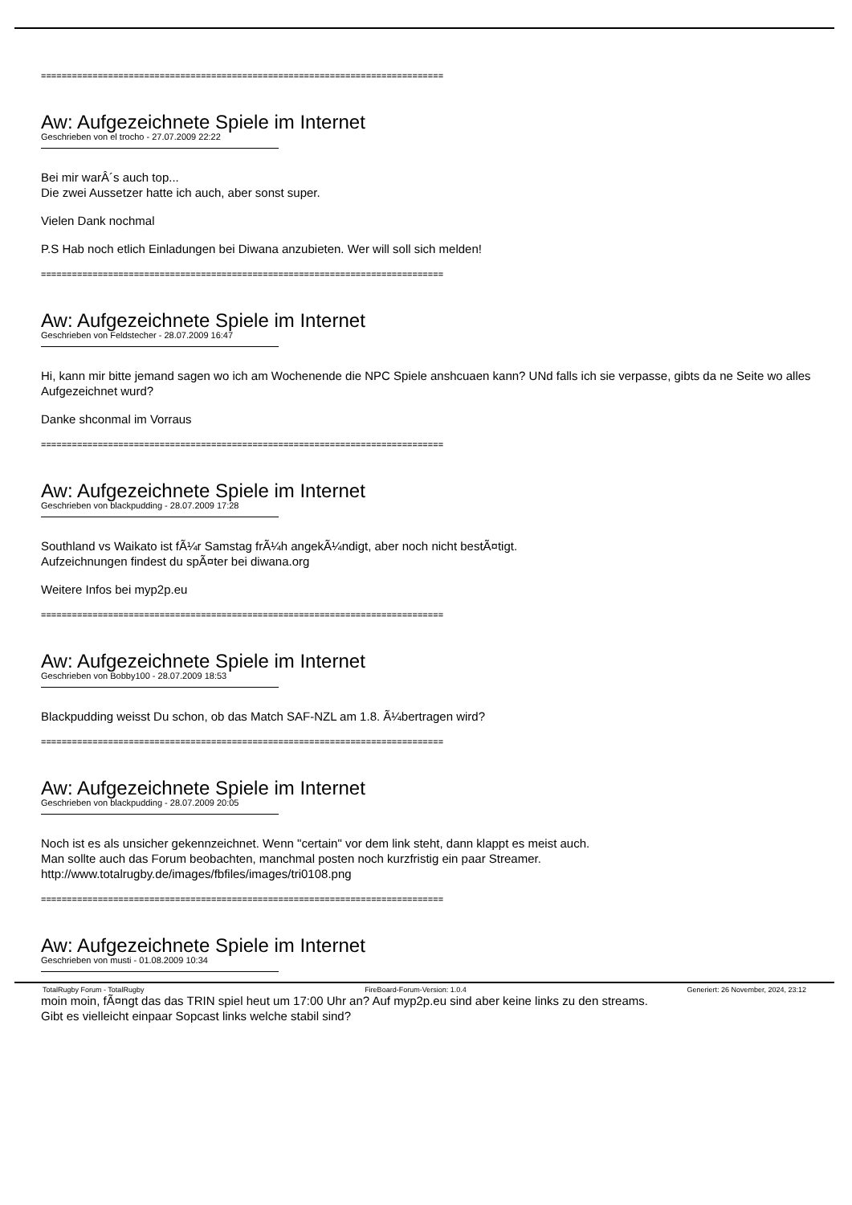==============================================================================
Aw: Aufgezeichnete Spiele im Internet
Geschrieben von el trocho - 27.07.2009 22:22
Bei mir warÂ´s auch top...
Die zwei Aussetzer hatte ich auch, aber sonst super.
Vielen Dank nochmal
P.S Hab noch etlich Einladungen bei Diwana anzubieten. Wer will soll sich melden!
==============================================================================
Aw: Aufgezeichnete Spiele im Internet
Geschrieben von Feldstecher - 28.07.2009 16:47
Hi, kann mir bitte jemand sagen wo ich am Wochenende die NPC Spiele anshcuaen kann? UNd falls ich sie verpasse, gibts da ne Seite wo alles Aufgezeichnet wurd?
Danke shconmal im Vorraus
==============================================================================
Aw: Aufgezeichnete Spiele im Internet
Geschrieben von blackpudding - 28.07.2009 17:28
Southland vs Waikato ist fÃ¼r Samstag frÃ¼h angekÃ¼ndigt, aber noch nicht bestÃ¤tigt.
Aufzeichnungen findest du spÃ¤ter bei diwana.org
Weitere Infos bei myp2p.eu
==============================================================================
Aw: Aufgezeichnete Spiele im Internet
Geschrieben von Bobby100 - 28.07.2009 18:53
Blackpudding weisst Du schon, ob das Match SAF-NZL am 1.8. Ã¼bertragen wird?
==============================================================================
Aw: Aufgezeichnete Spiele im Internet
Geschrieben von blackpudding - 28.07.2009 20:05
Noch ist es als unsicher gekennzeichnet. Wenn "certain" vor dem link steht, dann klappt es meist auch.
Man sollte auch das Forum beobachten, manchmal posten noch kurzfristig ein paar Streamer.
http://www.totalrugby.de/images/fbfiles/images/tri0108.png
==============================================================================
Aw: Aufgezeichnete Spiele im Internet
Geschrieben von musti - 01.08.2009 10:34
moin moin, fÃ¤ngt das das TRIN spiel heut um 17:00 Uhr an? Auf myp2p.eu sind aber keine links zu den streams.
Gibt es vielleicht einpaar Sopcast links welche stabil sind?
TotalRugby Forum - TotalRugby FireBoard-Forum-Version: 1.0.4 Generiert: 26 November, 2024, 23:12